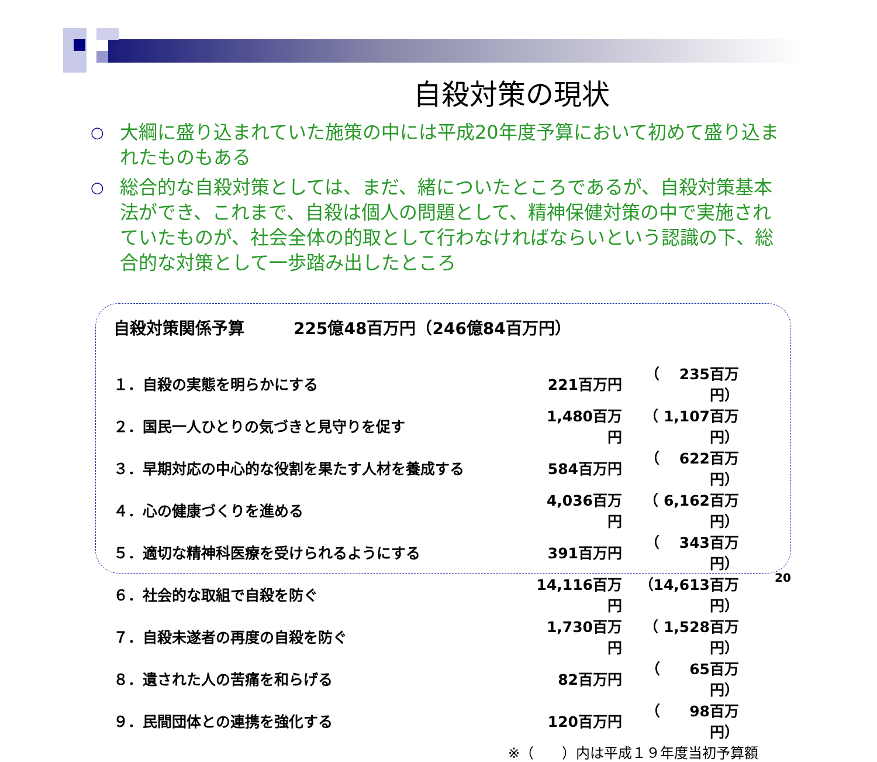自殺対策の現状
○ 大綱に盛り込まれていた施策の中には平成20年度予算において初めて盛り込まれたものもある
○ 総合的な自殺対策としては、まだ、緒についたところであるが、自殺対策基本法ができ、これまで、自殺は個人の問題として、精神保健対策の中で実施されていたものが、社会全体の的取として行わなければならいという認識の下、総合的な対策として一歩踏み出したところ
自殺対策関係予算　　　225億48百万円（246億84百万円）
| １．自殺の実態を明らかにする | 221百万円 | （ 235百万円） |
| ２．国民一人ひとりの気づきと見守りを促す | 1,480百万円 | （ 1,107百万円） |
| ３．早期対応の中心的な役割を果たす人材を養成する | 584百万円 | （ 622百万円） |
| ４．心の健康づくりを進める | 4,036百万円 | （ 6,162百万円） |
| ５．適切な精神科医療を受けられるようにする | 391百万円 | （ 343百万円） |
| ６．社会的な取組で自殺を防ぐ | 14,116百万円 | （14,613百万円） |
| ７．自殺未遂者の再度の自殺を防ぐ | 1,730百万円 | （ 1,528百万円） |
| ８．遺された人の苦痛を和らげる | 82百万円 | （ 65百万円） |
| ９．民間団体との連携を強化する | 120百万円 | （ 98百万円） |
※（　　）内は平成１９年度当初予算額
20